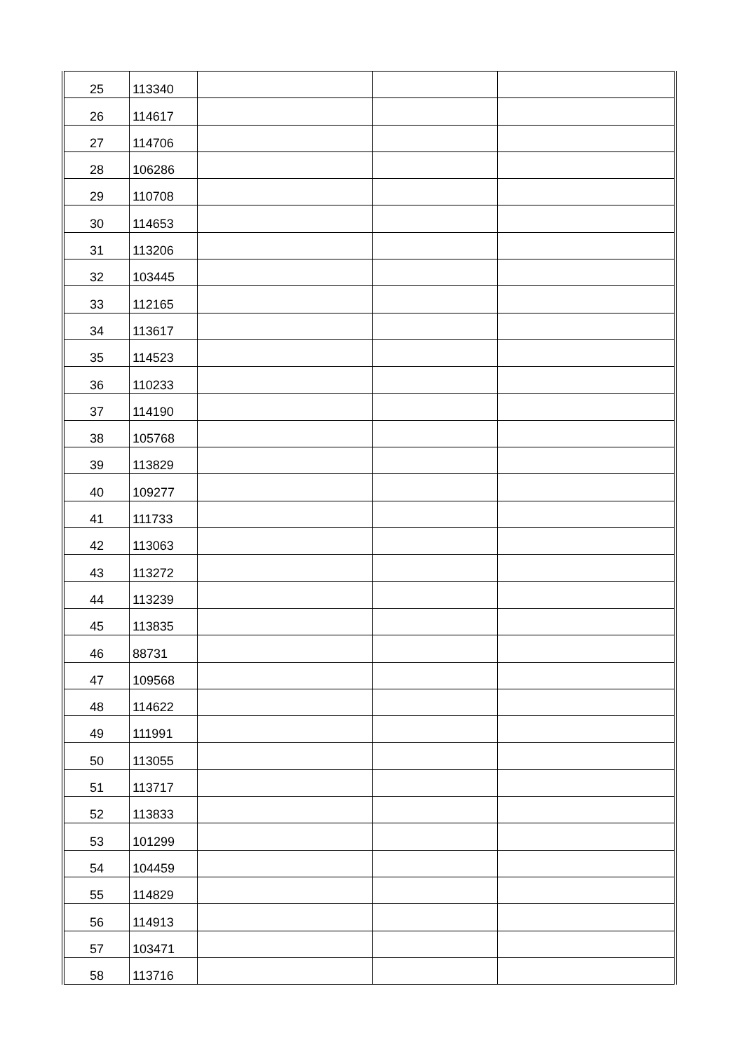| 25 | 113340 | | | |
| 26 | 114617 | | | |
| 27 | 114706 | | | |
| 28 | 106286 | | | |
| 29 | 110708 | | | |
| 30 | 114653 | | | |
| 31 | 113206 | | | |
| 32 | 103445 | | | |
| 33 | 112165 | | | |
| 34 | 113617 | | | |
| 35 | 114523 | | | |
| 36 | 110233 | | | |
| 37 | 114190 | | | |
| 38 | 105768 | | | |
| 39 | 113829 | | | |
| 40 | 109277 | | | |
| 41 | 111733 | | | |
| 42 | 113063 | | | |
| 43 | 113272 | | | |
| 44 | 113239 | | | |
| 45 | 113835 | | | |
| 46 | 88731 | | | |
| 47 | 109568 | | | |
| 48 | 114622 | | | |
| 49 | 111991 | | | |
| 50 | 113055 | | | |
| 51 | 113717 | | | |
| 52 | 113833 | | | |
| 53 | 101299 | | | |
| 54 | 104459 | | | |
| 55 | 114829 | | | |
| 56 | 114913 | | | |
| 57 | 103471 | | | |
| 58 | 113716 | | | |